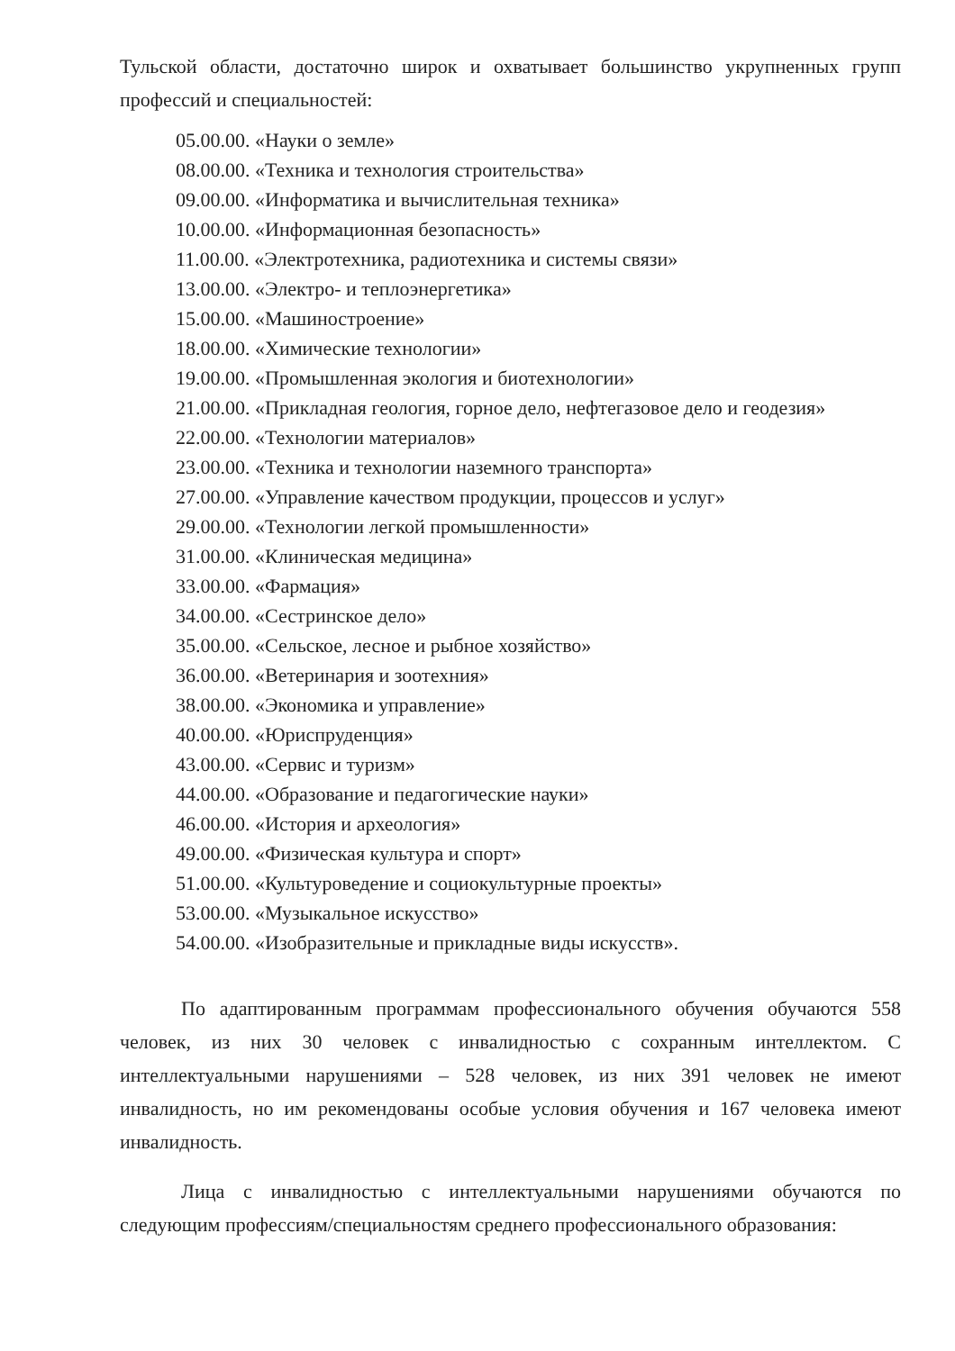Тульской области, достаточно широк и охватывает большинство укрупненных групп профессий и специальностей:
05.00.00. «Науки о земле»
08.00.00. «Техника и технология строительства»
09.00.00. «Информатика и вычислительная техника»
10.00.00. «Информационная безопасность»
11.00.00. «Электротехника, радиотехника и системы связи»
13.00.00. «Электро- и теплоэнергетика»
15.00.00. «Машиностроение»
18.00.00. «Химические технологии»
19.00.00. «Промышленная экология и биотехнологии»
21.00.00. «Прикладная геология, горное дело, нефтегазовое дело и геодезия»
22.00.00. «Технологии материалов»
23.00.00. «Техника и технологии наземного транспорта»
27.00.00. «Управление качеством продукции, процессов и услуг»
29.00.00. «Технологии легкой промышленности»
31.00.00. «Клиническая медицина»
33.00.00. «Фармация»
34.00.00. «Сестринское дело»
35.00.00. «Сельское, лесное и рыбное хозяйство»
36.00.00. «Ветеринария и зоотехния»
38.00.00. «Экономика и управление»
40.00.00. «Юриспруденция»
43.00.00. «Сервис и туризм»
44.00.00. «Образование и педагогические науки»
46.00.00. «История и археология»
49.00.00. «Физическая культура и спорт»
51.00.00. «Культуроведение и социокультурные проекты»
53.00.00. «Музыкальное искусство»
54.00.00. «Изобразительные и прикладные виды искусств».
По адаптированным программам профессионального обучения обучаются 558 человек, из них 30 человек с инвалидностью с сохранным интеллектом. С интеллектуальными нарушениями – 528 человек, из них 391 человек не имеют инвалидность, но им рекомендованы особые условия обучения и 167 человека имеют инвалидность.
Лица с инвалидностью с интеллектуальными нарушениями обучаются по следующим профессиям/специальностям среднего профессионального образования: